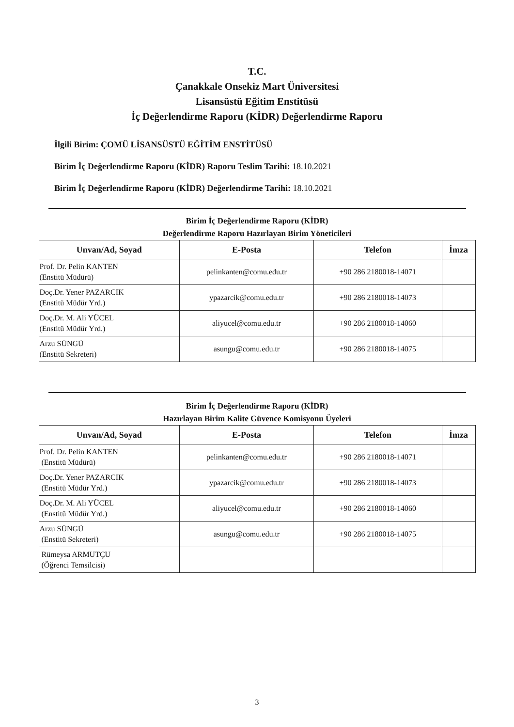T.C.
Çanakkale Onsekiz Mart Üniversitesi
Lisansüstü Eğitim Enstitüsü
İç Değerlendirme Raporu (KİDR) Değerlendirme Raporu
İlgili Birim: ÇOMÜ LİSANSÜSTÜ EĞİTİM ENSTİTÜSÜ
Birim İç Değerlendirme Raporu (KİDR) Raporu Teslim Tarihi: 18.10.2021
Birim İç Değerlendirme Raporu (KİDR) Değerlendirme Tarihi: 18.10.2021
Birim İç Değerlendirme Raporu (KİDR)
Değerlendirme Raporu Hazırlayan Birim Yöneticileri
| Unvan/Ad, Soyad | E-Posta | Telefon | İmza |
| --- | --- | --- | --- |
| Prof. Dr. Pelin KANTEN (Enstitü Müdürü) | pelinkanten@comu.edu.tr | +90 286 2180018-14071 | |
| Doç.Dr. Yener PAZARCIK (Enstitü Müdür Yrd.) | ypazarcik@comu.edu.tr | +90 286 2180018-14073 | |
| Doç.Dr. M. Ali YÜCEL (Enstitü Müdür Yrd.) | aliyucel@comu.edu.tr | +90 286 2180018-14060 | |
| Arzu SÜNGÜ (Enstitü Sekreteri) | asungu@comu.edu.tr | +90 286 2180018-14075 | |
Birim İç Değerlendirme Raporu (KİDR)
Hazırlayan Birim Kalite Güvence Komisyonu Üyeleri
| Unvan/Ad, Soyad | E-Posta | Telefon | İmza |
| --- | --- | --- | --- |
| Prof. Dr. Pelin KANTEN (Enstitü Müdürü) | pelinkanten@comu.edu.tr | +90 286 2180018-14071 | |
| Doç.Dr. Yener PAZARCIK (Enstitü Müdür Yrd.) | ypazarcik@comu.edu.tr | +90 286 2180018-14073 | |
| Doç.Dr. M. Ali YÜCEL (Enstitü Müdür Yrd.) | aliyucel@comu.edu.tr | +90 286 2180018-14060 | |
| Arzu SÜNGÜ (Enstitü Sekreteri) | asungu@comu.edu.tr | +90 286 2180018-14075 | |
| Rümeysa ARMUTÇU (Öğrenci Temsilcisi) | | | |
3